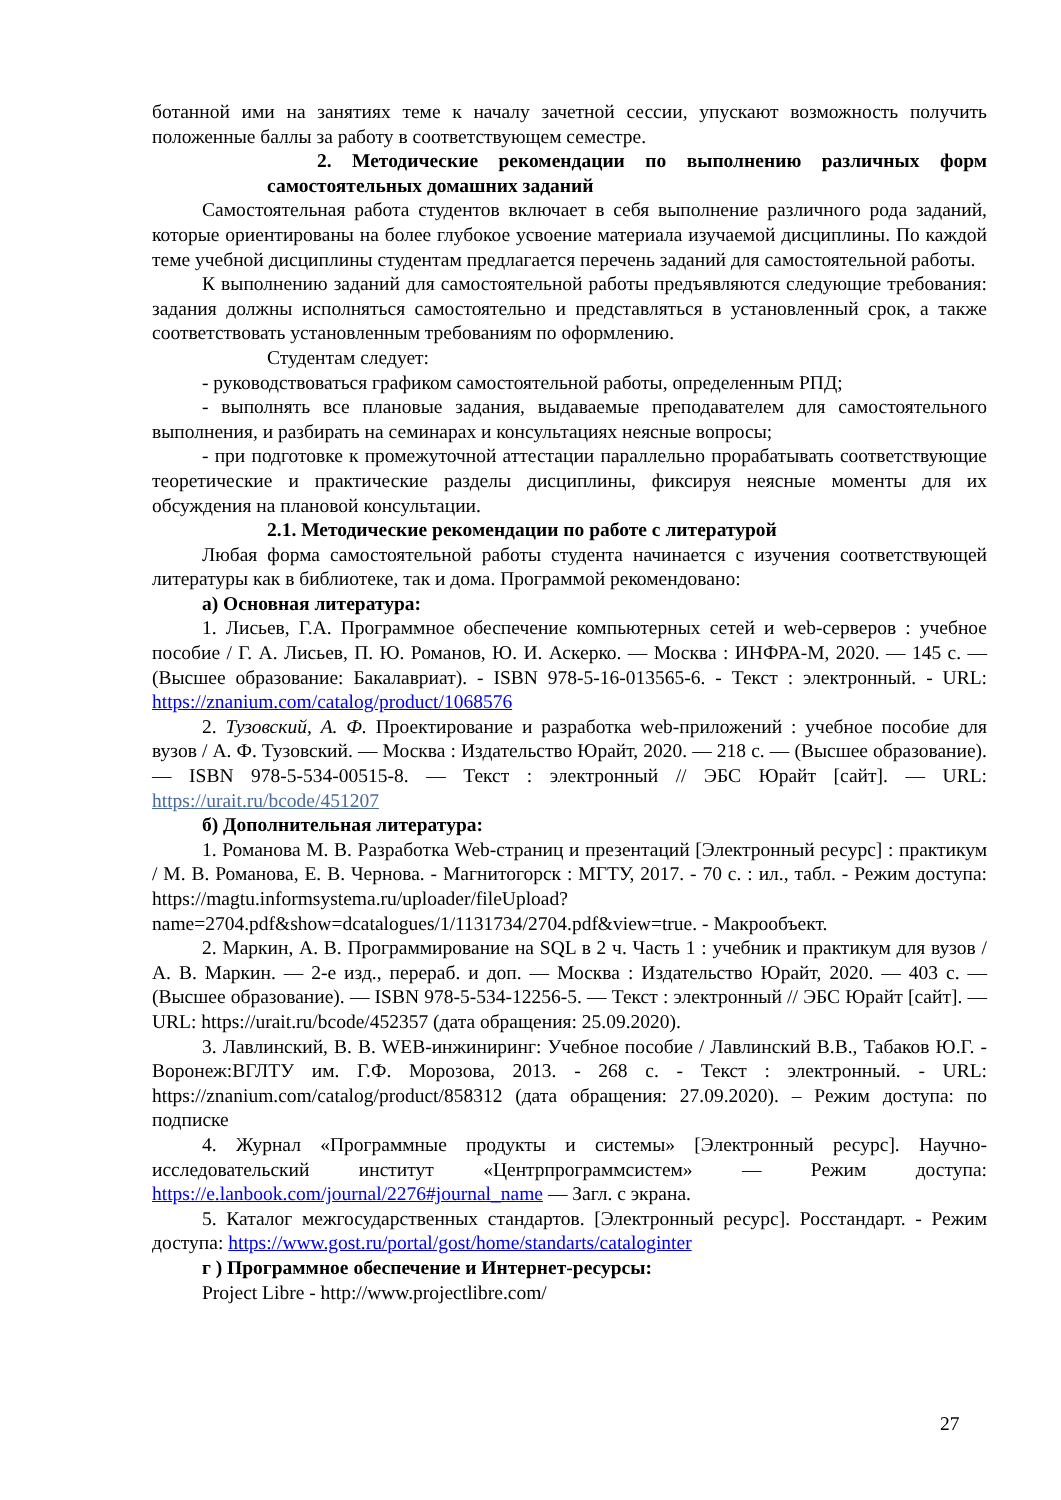ботанной ими на занятиях теме к началу зачетной сессии, упускают возможность получить положенные баллы за работу в соответствующем семестре.
2. Методические рекомендации по выполнению различных форм самостоятельных домашних заданий
Самостоятельная работа студентов включает в себя выполнение различного рода заданий, которые ориентированы на более глубокое усвоение материала изучаемой дисциплины. По каждой теме учебной дисциплины студентам предлагается перечень заданий для самостоятельной работы.
К выполнению заданий для самостоятельной работы предъявляются следующие требования: задания должны исполняться самостоятельно и представляться в установленный срок, а также соответствовать установленным требованиям по оформлению.
Студентам следует:
- руководствоваться графиком самостоятельной работы, определенным РПД;
- выполнять все плановые задания, выдаваемые преподавателем для самостоятельного выполнения, и разбирать на семинарах и консультациях неясные вопросы;
- при подготовке к промежуточной аттестации параллельно прорабатывать соответствующие теоретические и практические разделы дисциплины, фиксируя неясные моменты для их обсуждения на плановой консультации.
2.1. Методические рекомендации по работе с литературой
Любая форма самостоятельной работы студента начинается с изучения соответствующей литературы как в библиотеке, так и дома. Программой рекомендовано:
а) Основная литература:
1. Лисьев, Г.А. Программное обеспечение компьютерных сетей и web-серверов : учебное пособие / Г. А. Лисьев, П. Ю. Романов, Ю. И. Аскерко. — Москва : ИНФРА-М, 2020. — 145 с. — (Высшее образование: Бакалавриат). - ISBN 978-5-16-013565-6. - Текст : электронный. - URL: https://znanium.com/catalog/product/1068576
2. Тузовский, А. Ф. Проектирование и разработка web-приложений : учебное пособие для вузов / А. Ф. Тузовский. — Москва : Издательство Юрайт, 2020. — 218 с. — (Высшее образование). — ISBN 978-5-534-00515-8. — Текст : электронный // ЭБС Юрайт [сайт]. — URL: https://urait.ru/bcode/451207
б) Дополнительная литература:
1. Романова М. В. Разработка Web-страниц и презентаций [Электронный ресурс] : практикум / М. В. Романова, Е. В. Чернова. - Магнитогорск : МГТУ, 2017. - 70 с. : ил., табл. - Режим доступа: https://magtu.informsystema.ru/uploader/fileUpload?name=2704.pdf&show=dcatalogues/1/1131734/2704.pdf&view=true. - Макрообъект.
2. Маркин, А. В. Программирование на SQL в 2 ч. Часть 1 : учебник и практикум для вузов / А. В. Маркин. — 2-е изд., перераб. и доп. — Москва : Издательство Юрайт, 2020. — 403 с. — (Высшее образование). — ISBN 978-5-534-12256-5. — Текст : электронный // ЭБС Юрайт [сайт]. — URL: https://urait.ru/bcode/452357 (дата обращения: 25.09.2020).
3. Лавлинский, В. В. WEB-инжиниринг: Учебное пособие / Лавлинский В.В., Табаков Ю.Г. - Воронеж:ВГЛТУ им. Г.Ф. Морозова, 2013. - 268 с. - Текст : электронный. - URL: https://znanium.com/catalog/product/858312 (дата обращения: 27.09.2020). – Режим доступа: по подписке
4. Журнал «Программные продукты и системы» [Электронный ресурс]. Научно-исследовательский институт «Центрпрограммсистем» — Режим доступа: https://e.lanbook.com/journal/2276#journal_name — Загл. с экрана.
5. Каталог межгосударственных стандартов. [Электронный ресурс]. Росстандарт. - Режим доступа: https://www.gost.ru/portal/gost/home/standarts/cataloginter
г ) Программное обеспечение и Интернет-ресурсы:
Project Libre - http://www.projectlibre.com/
27